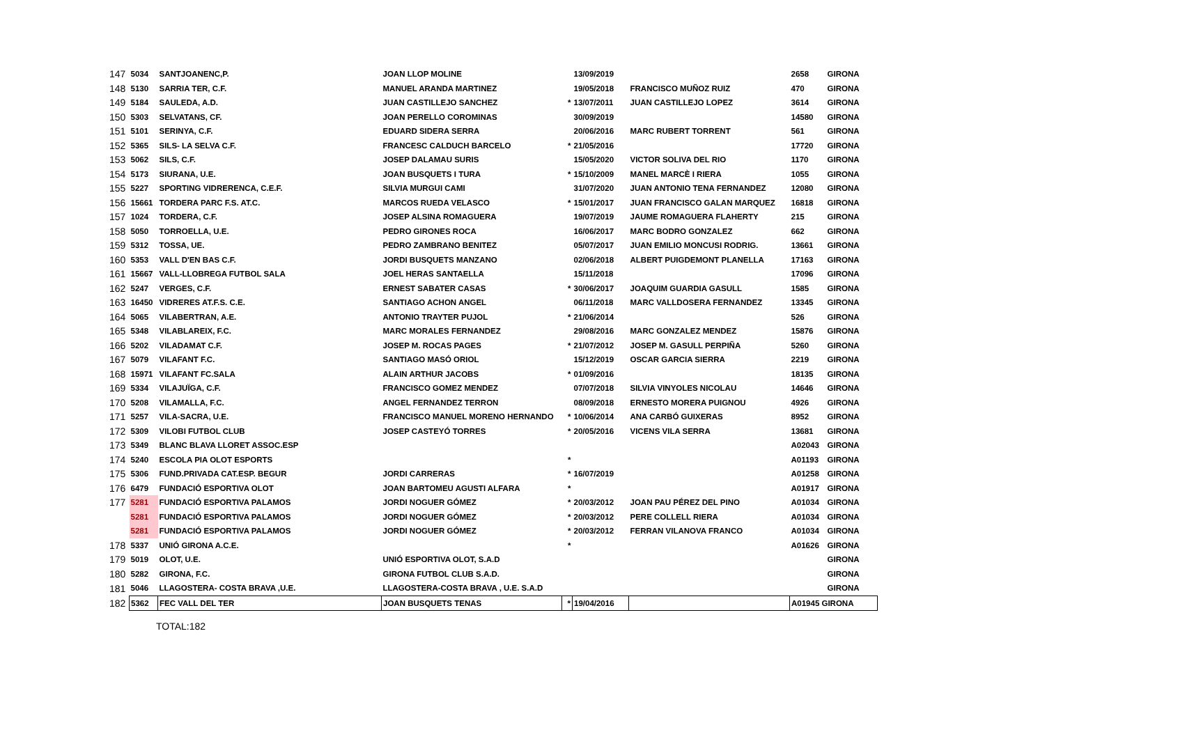| 147 | 5034 | SANTJOANENC,P. | JOAN LLOP MOLINE | | 13/09/2019 | | 2658 | GIRONA |
| 148 | 5130 | SARRIA TER, C.F. | MANUEL ARANDA MARTINEZ | | 19/05/2018 | FRANCISCO MUÑOZ RUIZ | 470 | GIRONA |
| 149 | 5184 | SAULEDA, A.D. | JUAN CASTILLEJO SANCHEZ | * | 13/07/2011 | JUAN CASTILLEJO LOPEZ | 3614 | GIRONA |
| 150 | 5303 | SELVATANS, CF. | JOAN PERELLO COROMINAS | | 30/09/2019 | | 14580 | GIRONA |
| 151 | 5101 | SERINYA, C.F. | EDUARD SIDERA SERRA | | 20/06/2016 | MARC RUBERT TORRENT | 561 | GIRONA |
| 152 | 5365 | SILS- LA SELVA C.F. | FRANCESC CALDUCH BARCELO | * | 21/05/2016 | | 17720 | GIRONA |
| 153 | 5062 | SILS, C.F. | JOSEP DALAMAU SURIS | | 15/05/2020 | VICTOR SOLIVA DEL RIO | 1170 | GIRONA |
| 154 | 5173 | SIURANA, U.E. | JOAN BUSQUETS I TURA | * | 15/10/2009 | MANEL MARCÈ I RIERA | 1055 | GIRONA |
| 155 | 5227 | SPORTING VIDRERENCA, C.E.F. | SILVIA MURGUI CAMI | | 31/07/2020 | JUAN ANTONIO TENA FERNANDEZ | 12080 | GIRONA |
| 156 | 15661 | TORDERA PARC F.S. AT.C. | MARCOS RUEDA VELASCO | * | 15/01/2017 | JUAN FRANCISCO GALAN MARQUEZ | 16818 | GIRONA |
| 157 | 1024 | TORDERA, C.F. | JOSEP ALSINA ROMAGUERA | | 19/07/2019 | JAUME ROMAGUERA FLAHERTY | 215 | GIRONA |
| 158 | 5050 | TORROELLA, U.E. | PEDRO GIRONES ROCA | | 16/06/2017 | MARC BODRO GONZALEZ | 662 | GIRONA |
| 159 | 5312 | TOSSA, UE. | PEDRO ZAMBRANO BENITEZ | | 05/07/2017 | JUAN EMILIO MONCUSI RODRIG. | 13661 | GIRONA |
| 160 | 5353 | VALL D'EN BAS C.F. | JORDI BUSQUETS MANZANO | | 02/06/2018 | ALBERT PUIGDEMONT PLANELLA | 17163 | GIRONA |
| 161 | 15667 | VALL-LLOBREGA FUTBOL SALA | JOEL HERAS SANTAELLA | | 15/11/2018 | | 17096 | GIRONA |
| 162 | 5247 | VERGES, C.F. | ERNEST SABATER CASAS | * | 30/06/2017 | JOAQUIM GUARDIA GASULL | 1585 | GIRONA |
| 163 | 16450 | VIDRERES AT.F.S. C.E. | SANTIAGO ACHON ANGEL | | 06/11/2018 | MARC VALLDOSERA FERNANDEZ | 13345 | GIRONA |
| 164 | 5065 | VILABERTRAN, A.E. | ANTONIO TRAYTER PUJOL | * | 21/06/2014 | | 526 | GIRONA |
| 165 | 5348 | VILABLAREIX, F.C. | MARC MORALES FERNANDEZ | | 29/08/2016 | MARC GONZALEZ MENDEZ | 15876 | GIRONA |
| 166 | 5202 | VILADAMAT C.F. | JOSEP M. ROCAS PAGES | * | 21/07/2012 | JOSEP M. GASULL PERPIÑA | 5260 | GIRONA |
| 167 | 5079 | VILAFANT F.C. | SANTIAGO MASÓ ORIOL | | 15/12/2019 | OSCAR GARCIA SIERRA | 2219 | GIRONA |
| 168 | 15971 | VILAFANT FC.SALA | ALAIN ARTHUR JACOBS | * | 01/09/2016 | | 18135 | GIRONA |
| 169 | 5334 | VILAJUÏGA, C.F. | FRANCISCO GOMEZ MENDEZ | | 07/07/2018 | SILVIA VINYOLES NICOLAU | 14646 | GIRONA |
| 170 | 5208 | VILAMALLA, F.C. | ANGEL FERNANDEZ TERRON | | 08/09/2018 | ERNESTO MORERA PUIGNOU | 4926 | GIRONA |
| 171 | 5257 | VILA-SACRA, U.E. | FRANCISCO MANUEL MORENO HERNANDO | * | 10/06/2014 | ANA CARBÓ GUIXERAS | 8952 | GIRONA |
| 172 | 5309 | VILOBI FUTBOL CLUB | JOSEP CASTEYÓ TORRES | * | 20/05/2016 | VICENS VILA SERRA | 13681 | GIRONA |
| 173 | 5349 | BLANC BLAVA LLORET ASSOC.ESP | | | | | A02043 | GIRONA |
| 174 | 5240 | ESCOLA PIA OLOT ESPORTS | | * | | | A01193 | GIRONA |
| 175 | 5306 | FUND.PRIVADA CAT.ESP. BEGUR | JORDI CARRERAS | * | 16/07/2019 | | A01258 | GIRONA |
| 176 | 6479 | FUNDACIÓ ESPORTIVA OLOT | JOAN BARTOMEU AGUSTI ALFARA | * | | | A01917 | GIRONA |
| 177 | 5281 | FUNDACIÓ ESPORTIVA PALAMOS | JORDI NOGUER GÓMEZ | * | 20/03/2012 | JOAN PAU PÉREZ DEL PINO | A01034 | GIRONA |
| | 5281 | FUNDACIÓ ESPORTIVA PALAMOS | JORDI NOGUER GÓMEZ | * | 20/03/2012 | PERE COLLELL RIERA | A01034 | GIRONA |
| | 5281 | FUNDACIÓ ESPORTIVA PALAMOS | JORDI NOGUER GÓMEZ | * | 20/03/2012 | FERRAN VILANOVA FRANCO | A01034 | GIRONA |
| 178 | 5337 | UNIÓ GIRONA A.C.E. | | * | | | A01626 | GIRONA |
| 179 | 5019 | OLOT, U.E. | UNIÓ ESPORTIVA OLOT, S.A.D | | | | | GIRONA |
| 180 | 5282 | GIRONA, F.C. | GIRONA FUTBOL CLUB S.A.D. | | | | | GIRONA |
| 181 | 5046 | LLAGOSTERA- COSTA BRAVA ,U.E. | LLAGOSTERA-COSTA BRAVA , U.E. S.A.D | | | | | GIRONA |
| 182 | 5362 | FEC VALL DEL TER | JOAN BUSQUETS TENAS | * | 19/04/2016 | | A01945 GIRONA | |
TOTAL:182